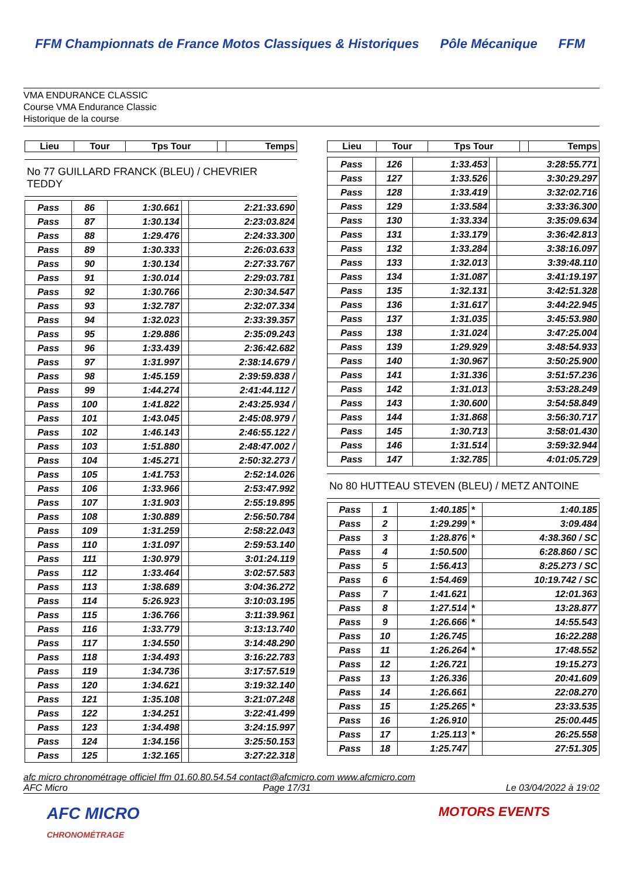FFM Championnats de France Motos Classiques & Historiques Pôle Mécanique FFM
VMA ENDURANCE CLASSIC
Course VMA Endurance Classic
Historique de la course
| Lieu | Tour | Tps Tour | | Temps |
| --- | --- | --- | --- | --- |
No 77 GUILLARD FRANCK (BLEU) / CHEVRIER TEDDY
| Pass | 86 | 1:30.661 | | 2:21:33.690 |
| Pass | 87 | 1:30.134 | | 2:23:03.824 |
| Pass | 88 | 1:29.476 | | 2:24:33.300 |
| Pass | 89 | 1:30.333 | | 2:26:03.633 |
| Pass | 90 | 1:30.134 | | 2:27:33.767 |
| Pass | 91 | 1:30.014 | | 2:29:03.781 |
| Pass | 92 | 1:30.766 | | 2:30:34.547 |
| Pass | 93 | 1:32.787 | | 2:32:07.334 |
| Pass | 94 | 1:32.023 | | 2:33:39.357 |
| Pass | 95 | 1:29.886 | | 2:35:09.243 |
| Pass | 96 | 1:33.439 | | 2:36:42.682 |
| Pass | 97 | 1:31.997 | | 2:38:14.679 / |
| Pass | 98 | 1:45.159 | | 2:39:59.838 / |
| Pass | 99 | 1:44.274 | | 2:41:44.112 / |
| Pass | 100 | 1:41.822 | | 2:43:25.934 / |
| Pass | 101 | 1:43.045 | | 2:45:08.979 / |
| Pass | 102 | 1:46.143 | | 2:46:55.122 / |
| Pass | 103 | 1:51.880 | | 2:48:47.002 / |
| Pass | 104 | 1:45.271 | | 2:50:32.273 / |
| Pass | 105 | 1:41.753 | | 2:52:14.026 |
| Pass | 106 | 1:33.966 | | 2:53:47.992 |
| Pass | 107 | 1:31.903 | | 2:55:19.895 |
| Pass | 108 | 1:30.889 | | 2:56:50.784 |
| Pass | 109 | 1:31.259 | | 2:58:22.043 |
| Pass | 110 | 1:31.097 | | 2:59:53.140 |
| Pass | 111 | 1:30.979 | | 3:01:24.119 |
| Pass | 112 | 1:33.464 | | 3:02:57.583 |
| Pass | 113 | 1:38.689 | | 3:04:36.272 |
| Pass | 114 | 5:26.923 | | 3:10:03.195 |
| Pass | 115 | 1:36.766 | | 3:11:39.961 |
| Pass | 116 | 1:33.779 | | 3:13:13.740 |
| Pass | 117 | 1:34.550 | | 3:14:48.290 |
| Pass | 118 | 1:34.493 | | 3:16:22.783 |
| Pass | 119 | 1:34.736 | | 3:17:57.519 |
| Pass | 120 | 1:34.621 | | 3:19:32.140 |
| Pass | 121 | 1:35.108 | | 3:21:07.248 |
| Pass | 122 | 1:34.251 | | 3:22:41.499 |
| Pass | 123 | 1:34.498 | | 3:24:15.997 |
| Pass | 124 | 1:34.156 | | 3:25:50.153 |
| Pass | 125 | 1:32.165 | | 3:27:22.318 |
| Lieu | Tour | Tps Tour | | Temps |
| --- | --- | --- | --- | --- |
| Pass | 126 | 1:33.453 | | 3:28:55.771 |
| Pass | 127 | 1:33.526 | | 3:30:29.297 |
| Pass | 128 | 1:33.419 | | 3:32:02.716 |
| Pass | 129 | 1:33.584 | | 3:33:36.300 |
| Pass | 130 | 1:33.334 | | 3:35:09.634 |
| Pass | 131 | 1:33.179 | | 3:36:42.813 |
| Pass | 132 | 1:33.284 | | 3:38:16.097 |
| Pass | 133 | 1:32.013 | | 3:39:48.110 |
| Pass | 134 | 1:31.087 | | 3:41:19.197 |
| Pass | 135 | 1:32.131 | | 3:42:51.328 |
| Pass | 136 | 1:31.617 | | 3:44:22.945 |
| Pass | 137 | 1:31.035 | | 3:45:53.980 |
| Pass | 138 | 1:31.024 | | 3:47:25.004 |
| Pass | 139 | 1:29.929 | | 3:48:54.933 |
| Pass | 140 | 1:30.967 | | 3:50:25.900 |
| Pass | 141 | 1:31.336 | | 3:51:57.236 |
| Pass | 142 | 1:31.013 | | 3:53:28.249 |
| Pass | 143 | 1:30.600 | | 3:54:58.849 |
| Pass | 144 | 1:31.868 | | 3:56:30.717 |
| Pass | 145 | 1:30.713 | | 3:58:01.430 |
| Pass | 146 | 1:31.514 | | 3:59:32.944 |
| Pass | 147 | 1:32.785 | | 4:01:05.729 |
No 80 HUTTEAU STEVEN (BLEU) / METZ ANTOINE
| Pass | 1 | 1:40.185 | * | 1:40.185 |
| Pass | 2 | 1:29.299 | * | 3:09.484 |
| Pass | 3 | 1:28.876 | * | 4:38.360 / SC |
| Pass | 4 | 1:50.500 | | 6:28.860 / SC |
| Pass | 5 | 1:56.413 | | 8:25.273 / SC |
| Pass | 6 | 1:54.469 | | 10:19.742 / SC |
| Pass | 7 | 1:41.621 | | 12:01.363 |
| Pass | 8 | 1:27.514 | * | 13:28.877 |
| Pass | 9 | 1:26.666 | * | 14:55.543 |
| Pass | 10 | 1:26.745 | | 16:22.288 |
| Pass | 11 | 1:26.264 | * | 17:48.552 |
| Pass | 12 | 1:26.721 | | 19:15.273 |
| Pass | 13 | 1:26.336 | | 20:41.609 |
| Pass | 14 | 1:26.661 | | 22:08.270 |
| Pass | 15 | 1:25.265 | * | 23:33.535 |
| Pass | 16 | 1:26.910 | | 25:00.445 |
| Pass | 17 | 1:25.113 | * | 26:25.558 |
| Pass | 18 | 1:25.747 | | 27:51.305 |
afc micro chronométrage officiel ffm 01.60.80.54.54 contact@afcmicro.com www.afcmicro.com
AFC Micro Page 17/31 Le 03/04/2022 à 19:02
AFC MICRO
CHRONOMÉTRAGE MOTORS EVENTS